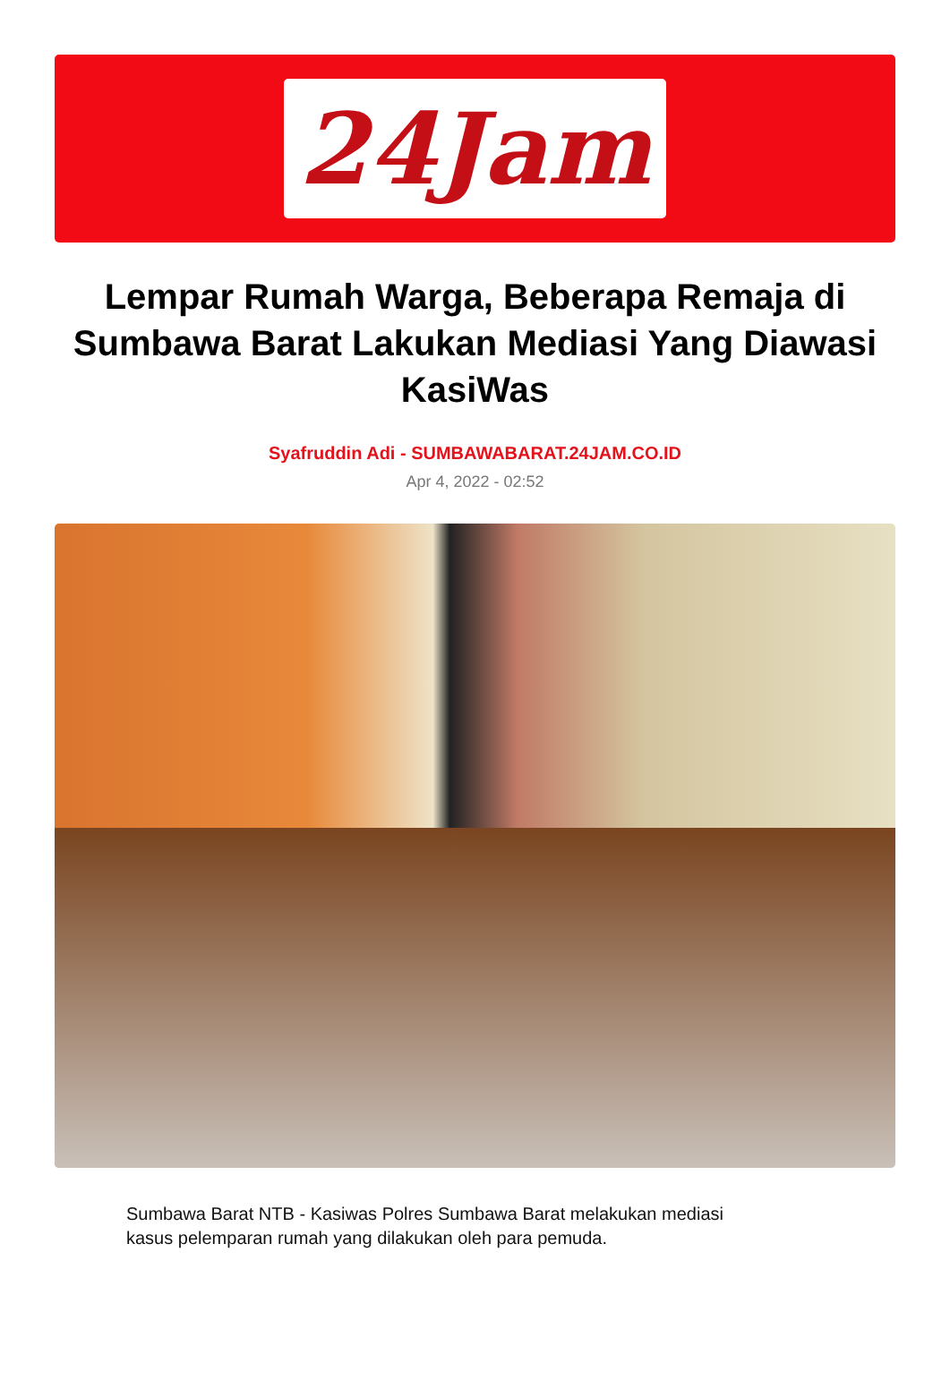24Jam
Lempar Rumah Warga, Beberapa Remaja di Sumbawa Barat Lakukan Mediasi Yang Diawasi KasiWas
Syafruddin Adi - SUMBAWABARAT.24JAM.CO.ID
Apr 4, 2022 - 02:52
Sumbawa Barat NTB - Kasiwas Polres Sumbawa Barat melakukan mediasi kasus pelemparan rumah yang dilakukan oleh para pemuda.